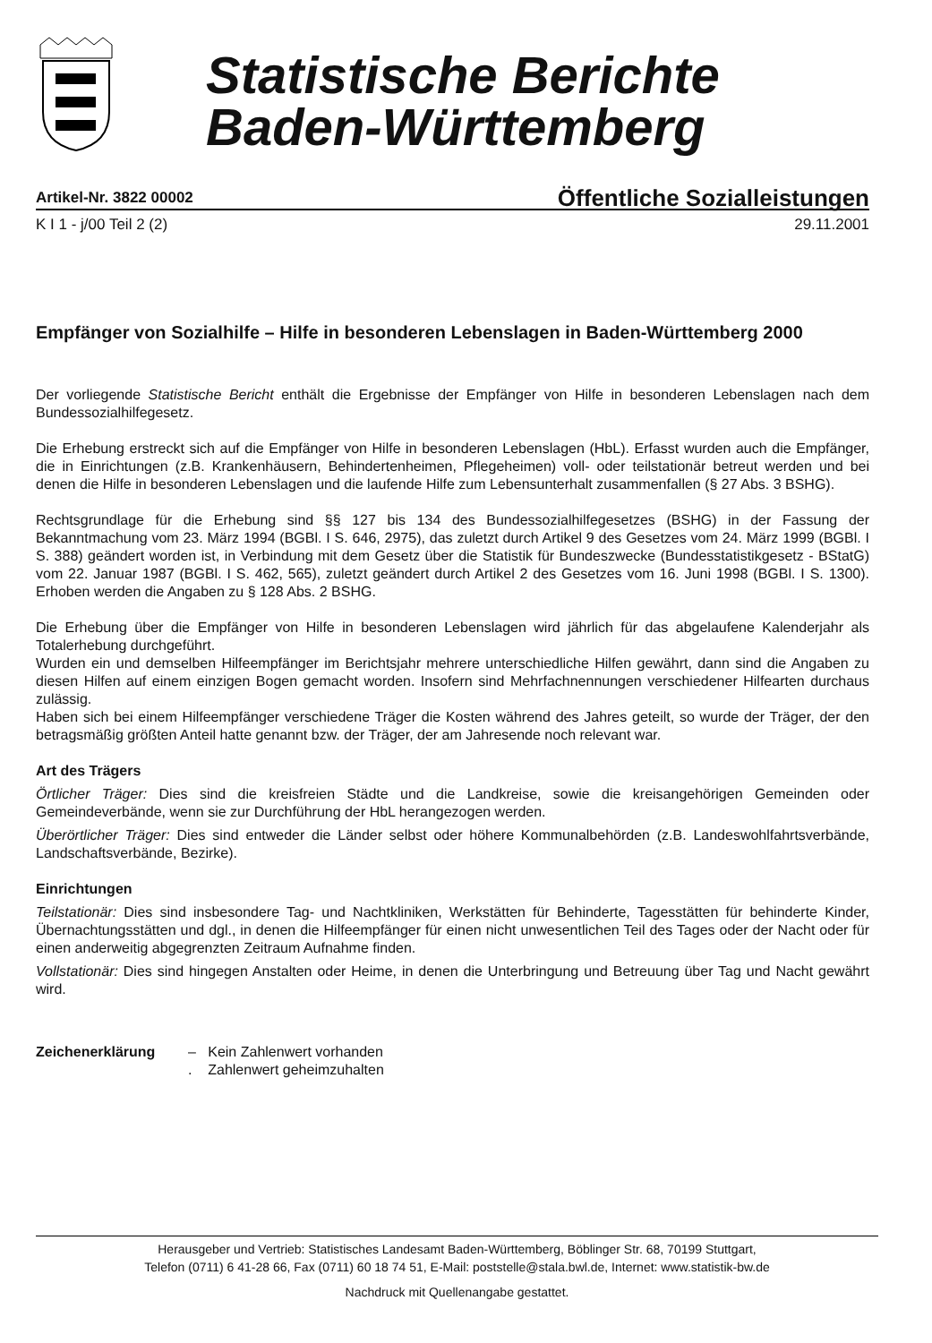Statistische Berichte
Baden-Württemberg
Artikel-Nr. 3822 00002 Öffentliche Sozialleistungen
K I 1 - j/00 Teil 2 (2) 29.11.2001
Empfänger von Sozialhilfe – Hilfe in besonderen Lebenslagen in Baden-Württemberg 2000
Der vorliegende Statistische Bericht enthält die Ergebnisse der Empfänger von Hilfe in besonderen Lebenslagen nach dem Bundessozialhilfegesetz.
Die Erhebung erstreckt sich auf die Empfänger von Hilfe in besonderen Lebenslagen (HbL). Erfasst wurden auch die Empfänger, die in Einrichtungen (z.B. Krankenhäusern, Behindertenheimen, Pflegeheimen) voll- oder teilstationär betreut werden und bei denen die Hilfe in besonderen Lebenslagen und die laufende Hilfe zum Lebensunterhalt zusammenfallen (§ 27 Abs. 3 BSHG).
Rechtsgrundlage für die Erhebung sind §§ 127 bis 134 des Bundessozialhilfegesetzes (BSHG) in der Fassung der Bekanntmachung vom 23. März 1994 (BGBl. I S. 646, 2975), das zuletzt durch Artikel 9 des Gesetzes vom 24. März 1999 (BGBl. I S. 388) geändert worden ist, in Verbindung mit dem Gesetz über die Statistik für Bundeszwecke (Bundesstatistikgesetz - BStatG) vom 22. Januar 1987 (BGBl. I S. 462, 565), zuletzt geändert durch Artikel 2 des Gesetzes vom 16. Juni 1998 (BGBl. I S. 1300). Erhoben werden die Angaben zu § 128 Abs. 2 BSHG.
Die Erhebung über die Empfänger von Hilfe in besonderen Lebenslagen wird jährlich für das abgelaufene Kalenderjahr als Totalerhebung durchgeführt.
Wurden ein und demselben Hilfeempfänger im Berichtsjahr mehrere unterschiedliche Hilfen gewährt, dann sind die Angaben zu diesen Hilfen auf einem einzigen Bogen gemacht worden. Insofern sind Mehrfachnennungen verschiedener Hilfearten durchaus zulässig.
Haben sich bei einem Hilfeempfänger verschiedene Träger die Kosten während des Jahres geteilt, so wurde der Träger, der den betragsmäßig größten Anteil hatte genannt bzw. der Träger, der am Jahresende noch relevant war.
Art des Trägers
Örtlicher Träger: Dies sind die kreisfreien Städte und die Landkreise, sowie die kreisangehörigen Gemeinden oder Gemeindeverbände, wenn sie zur Durchführung der HbL herangezogen werden.
Überörtlicher Träger: Dies sind entweder die Länder selbst oder höhere Kommunalbehörden (z.B. Landeswohlfahrtsverbände, Landschaftsverbände, Bezirke).
Einrichtungen
Teilstationär: Dies sind insbesondere Tag- und Nachtkliniken, Werkstätten für Behinderte, Tagesstätten für behinderte Kinder, Übernachtungsstätten und dgl., in denen die Hilfeempfänger für einen nicht unwesentlichen Teil des Tages oder der Nacht oder für einen anderweitig abgegrenzten Zeitraum Aufnahme finden.
Vollstationär: Dies sind hingegen Anstalten oder Heime, in denen die Unterbringung und Betreuung über Tag und Nacht gewährt wird.
Zeichenerklärung – Kein Zahlenwert vorhanden
. Zahlenwert geheimzuhalten
Herausgeber und Vertrieb: Statistisches Landesamt Baden-Württemberg, Böblinger Str. 68, 70199 Stuttgart,
Telefon (0711) 6 41-28 66, Fax (0711) 60 18 74 51, E-Mail: poststelle@stala.bwl.de, Internet: www.statistik-bw.de
Nachdruck mit Quellenangabe gestattet.